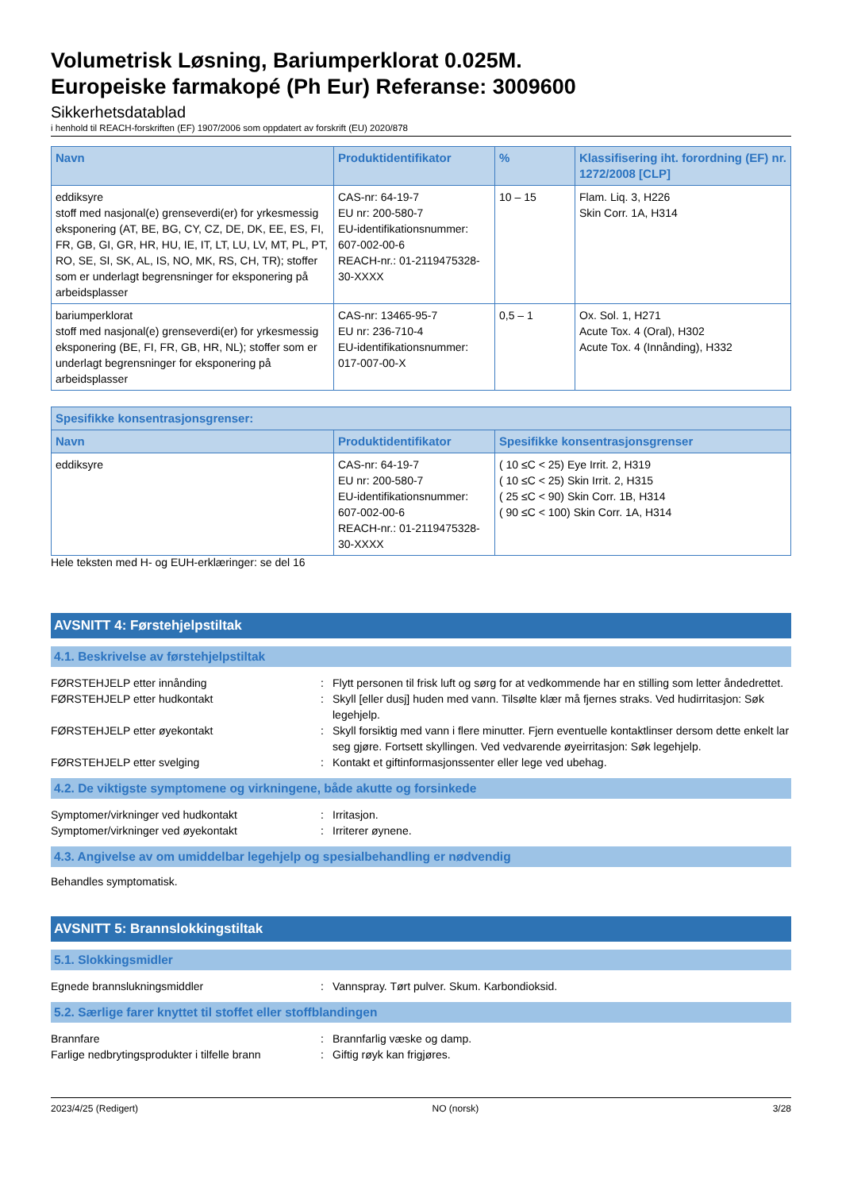Volumetrisk Løsning, Bariumperklorat 0.025M.
Europeiske farmakopé (Ph Eur) Referanse: 3009600
Sikkerhetsdatablad
i henhold til REACH-forskriften (EF) 1907/2006 som oppdatert av forskrift (EU) 2020/878
| Navn | Produktidentifikator | % | Klassifisering iht. forordning (EF) nr. 1272/2008 [CLP] |
| --- | --- | --- | --- |
| eddiksyre stoff med nasjonal(e) grenseverdi(er) for yrkesmessig eksponering (AT, BE, BG, CY, CZ, DE, DK, EE, ES, FI, FR, GB, GI, GR, HR, HU, IE, IT, LT, LU, LV, MT, PL, PT, RO, SE, SI, SK, AL, IS, NO, MK, RS, CH, TR); stoffer som er underlagt begrensninger for eksponering på arbeidsplasser | CAS-nr: 64-19-7 EU nr: 200-580-7 EU-identifikationsnummer: 607-002-00-6 REACH-nr.: 01-2119475328-30-XXXX | 10 – 15 | Flam. Liq. 3, H226 Skin Corr. 1A, H314 |
| bariumperklorat stoff med nasjonal(e) grenseverdi(er) for yrkesmessig eksponering (BE, FI, FR, GB, HR, NL); stoffer som er underlagt begrensninger for eksponering på arbeidsplasser | CAS-nr: 13465-95-7 EU nr: 236-710-4 EU-identifikationsnummer: 017-007-00-X | 0,5 – 1 | Ox. Sol. 1, H271 Acute Tox. 4 (Oral), H302 Acute Tox. 4 (Innånding), H332 |
| Spesifikke konsentrasjonsgrenser: | | |
| --- | --- | --- |
| Navn | Produktidentifikator | Spesifikke konsentrasjonsgrenser |
| eddiksyre | CAS-nr: 64-19-7 EU nr: 200-580-7 EU-identifikationsnummer: 607-002-00-6 REACH-nr.: 01-2119475328-30-XXXX | ( 10 ≤C < 25) Eye Irrit. 2, H319 ( 10 ≤C < 25) Skin Irrit. 2, H315 ( 25 ≤C < 90) Skin Corr. 1B, H314 ( 90 ≤C < 100) Skin Corr. 1A, H314 |
Hele teksten med H- og EUH-erklæringer: se del 16
AVSNITT 4: Førstehjelpstiltak
4.1. Beskrivelse av førstehjelpstiltak
FØRSTEHJELP etter innånding : Flytt personen til frisk luft og sørg for at vedkommende har en stilling som letter åndedrettet.
FØRSTEHJELP etter hudkontakt : Skyll [eller dusj] huden med vann. Tilsølte klær må fjernes straks. Ved hudirritasjon: Søk legehjelp.
FØRSTEHJELP etter øyekontakt : Skyll forsiktig med vann i flere minutter. Fjern eventuelle kontaktlinser dersom dette enkelt lar seg gjøre. Fortsett skyllingen. Ved vedvarende øyeirritasjon: Søk legehjelp.
FØRSTEHJELP etter svelging : Kontakt et giftinformasjonssenter eller lege ved ubehag.
4.2. De viktigste symptomene og virkningene, både akutte og forsinkede
Symptomer/virkninger ved hudkontakt : Irritasjon.
Symptomer/virkninger ved øyekontakt : Irriterer øynene.
4.3. Angivelse av om umiddelbar legehjelp og spesialbehandling er nødvendig
Behandles symptomatisk.
AVSNITT 5: Brannslokkingstiltak
5.1. Slokkingsmidler
Egnede brannslukningsmiddler : Vannspray. Tørt pulver. Skum. Karbondioksid.
5.2. Særlige farer knyttet til stoffet eller stoffblandingen
Brannfare : Brannfarlig væske og damp.
Farlige nedbrytingsprodukter i tilfelle brann
: Giftig røyk kan frigjøres.
2023/4/25 (Redigert) NO (norsk) 3/28